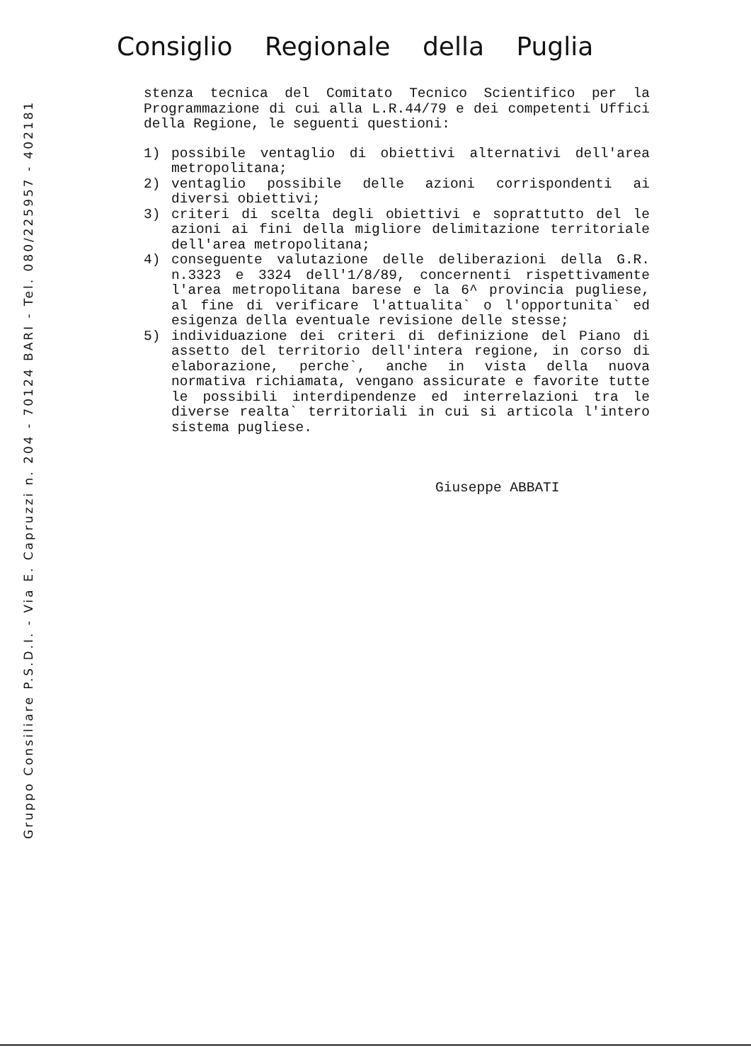Consiglio Regionale della Puglia
Gruppo Consiliare P.S.D.I. - Via E. Capruzzi n. 204 - 70124 BARI - Tel. 080/225957 - 402181
stenza tecnica del Comitato Tecnico Scientifico per la Programmazione di cui alla L.R.44/79 e dei competenti Uffici della Regione, le seguenti questioni:
1) possibile ventaglio di obiettivi alternativi dell'area metropolitana;
2) ventaglio possibile delle azioni corrispondenti ai diversi obiettivi;
3) criteri di scelta degli obiettivi e soprattutto del le azioni ai fini della migliore delimitazione territoriale dell'area metropolitana;
4) conseguente valutazione delle deliberazioni della G.R. n.3323 e 3324 dell'1/8/89, concernenti rispettivamente l'area metropolitana barese e la 6^ provincia pugliese, al fine di verificare l'attualita` o l'opportunita` ed esigenza della eventuale revisione delle stesse;
5) individuazione dei criteri di definizione del Piano di assetto del territorio dell'intera regione, in corso di elaborazione, perche`, anche in vista della nuova normativa richiamata, vengano assicurate e favorite tutte le possibili interdipendenze ed interrelazioni tra le diverse realta` territoriali in cui si articola l'intero sistema pugliese.
Giuseppe ABBATI